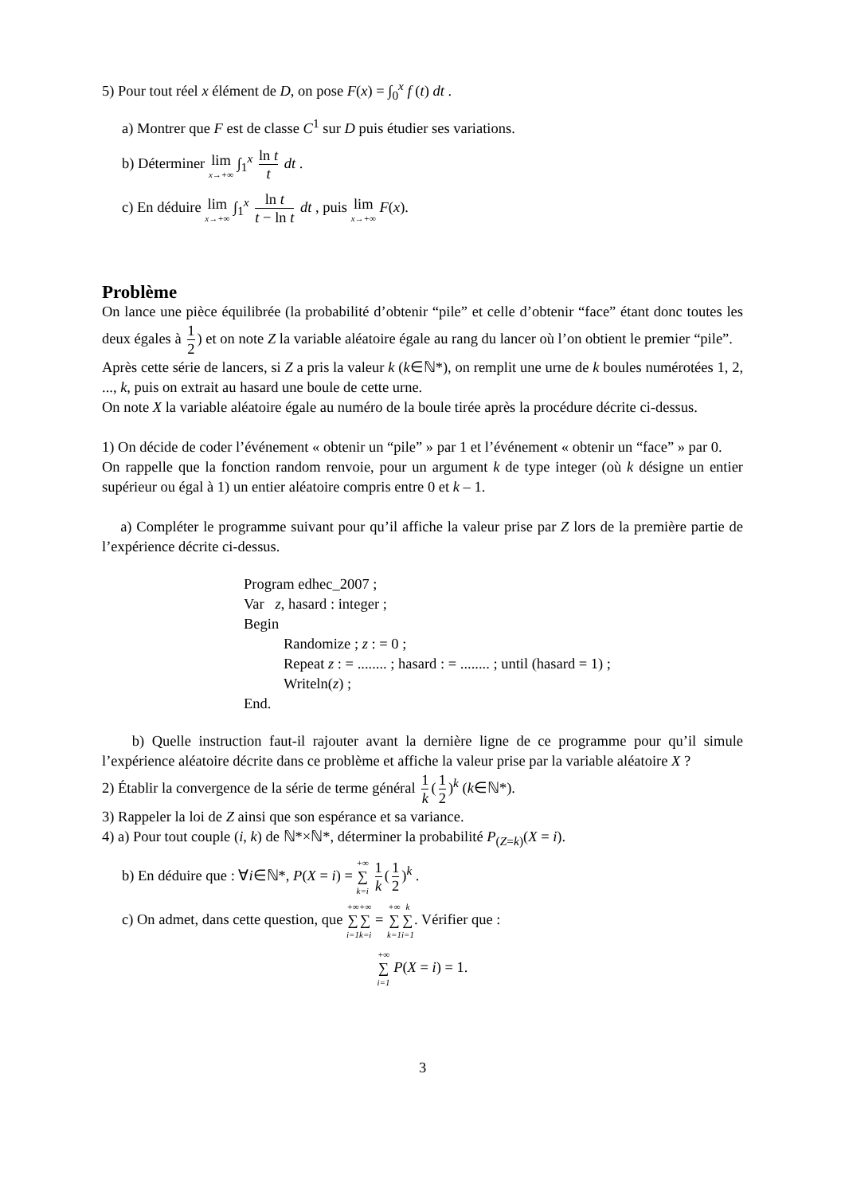5) Pour tout réel x élément de D, on pose F(x) = ∫<sub>0</sub><sup>x</sup> f (t) dt .
a) Montrer que F est de classe C<sup>1</sup> sur D puis étudier ses variations.
b) Déterminer lim x→+∞ ∫<sub>1</sub><sup>x</sup> ln t t dt .
c) En déduire lim x→+∞ ∫<sub>1</sub><sup>x</sup> ln t t − ln t dt , puis lim x→+∞ F(x).
Problème
On lance une pièce équilibrée (la probabilité d’obtenir “pile” et celle d’obtenir “face” étant donc toutes les deux égales à 1 2) et on note Z la variable aléatoire égale au rang du lancer où l’on obtient le premier “pile”.
Après cette série de lancers, si Z a pris la valeur k (k∈ℕ*), on remplit une urne de k boules numérotées 1, 2, ..., k, puis on extrait au hasard une boule de cette urne.
On note X la variable aléatoire égale au numéro de la boule tirée après la procédure décrite ci-dessus.
1) On décide de coder l’événement « obtenir un “pile” » par 1 et l’événement « obtenir un “face” » par 0.
On rappelle que la fonction random renvoie, pour un argument k de type integer (où k désigne un entier supérieur ou égal à 1) un entier aléatoire compris entre 0 et k – 1.
a) Compléter le programme suivant pour qu’il affiche la valeur prise par Z lors de la première partie de l’expérience décrite ci-dessus.
Program edhec_2007 ;
Var z, hasard : integer ;
Begin
Randomize ; z : = 0 ;
Repeat z : = ........ ; hasard : = ........ ; until (hasard = 1) ;
Writeln(z) ;
End.
b) Quelle instruction faut-il rajouter avant la dernière ligne de ce programme pour qu’il simule l’expérience aléatoire décrite dans ce problème et affiche la valeur prise par la variable aléatoire X ?
2) Établir la convergence de la série de terme général 1 k (1 2)<sup>k</sup> (k∈ℕ*).
3) Rappeler la loi de Z ainsi que son espérance et sa variance.
4) a) Pour tout couple (i, k) de ℕ*×ℕ*, déterminer la probabilité P<sub>(Z=k)</sub>(X = i).
b) En déduire que : ∀i∈ℕ*, P(X = i) = +∞ ∑ k=i 1 k (1 2)<sup>k</sup> .
c) On admet, dans cette question, que +∞ ∑ i=1+∞ ∑ k=i = +∞ ∑ k=1 k ∑ i=1. Vérifier que :
+∞ ∑ i=1 P(X = i) = 1.
3